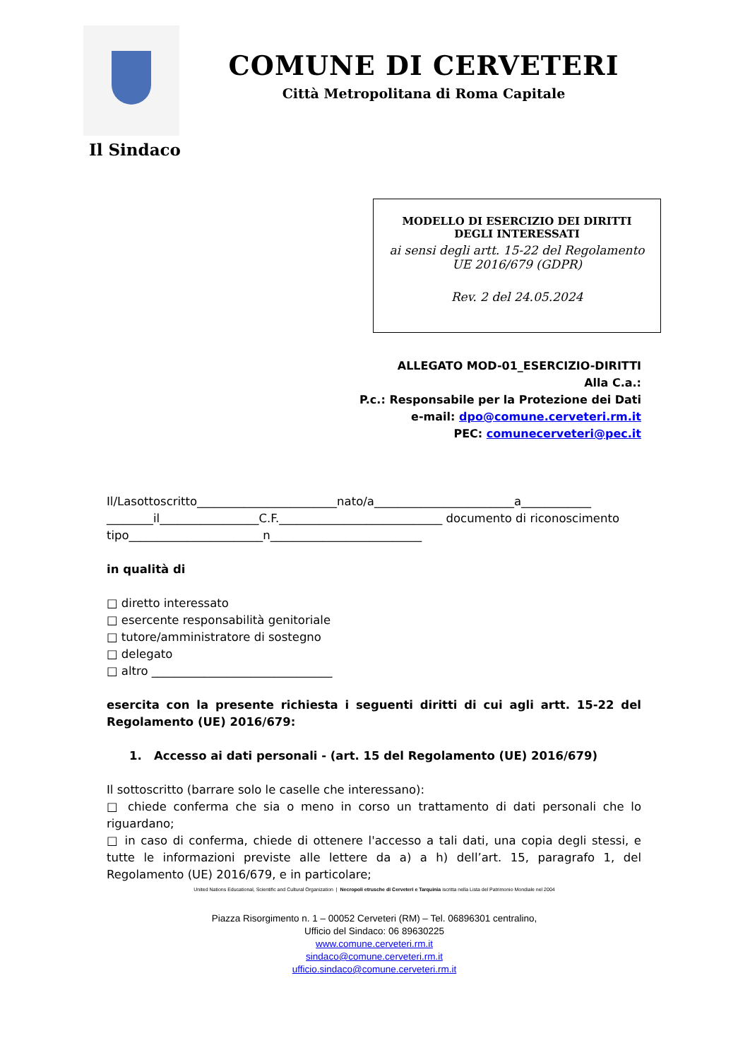COMUNE DI CERVETERI
Città Metropolitana di Roma Capitale
Il Sindaco
MODELLO DI ESERCIZIO DEI DIRITTI
DEGLI INTERESSATI
ai sensi degli artt. 15-22 del Regolamento
UE 2016/679 (GDPR)
Rev. 2 del 24.05.2024
ALLEGATO MOD-01_ESERCIZIO-DIRITTI
Alla C.a.:
P.c.: Responsabile per la Protezione dei Dati
e-mail: dpo@comune.cerveteri.rm.it
PEC: comunecerveteri@pec.it
Il/Lasottoscritto________________________nato/a________________________a____________ ________il_________________C.F.____________________________ documento di riconoscimento tipo_______________________n__________________________
in qualità di
□ diretto interessato
□ esercente responsabilità genitoriale
□ tutore/amministratore di sostegno
□ delegato
□ altro _______________________________
esercita con la presente richiesta i seguenti diritti di cui agli artt. 15-22 del Regolamento (UE) 2016/679:
1. Accesso ai dati personali - (art. 15 del Regolamento (UE) 2016/679)
Il sottoscritto (barrare solo le caselle che interessano):
□ chiede conferma che sia o meno in corso un trattamento di dati personali che lo riguardano;
□ in caso di conferma, chiede di ottenere l'accesso a tali dati, una copia degli stessi, e tutte le informazioni previste alle lettere da a) a h) dell’art. 15, paragrafo 1, del Regolamento (UE) 2016/679, e in particolare;
United Nations Educational, Scientific and Cultural Organization | Necropoli etrusche di Cerveteri e Tarquinia iscritta nella Lista del Patrimonio Mondiale nel 2004
Piazza Risorgimento n. 1 – 00052 Cerveteri (RM) – Tel. 06896301 centralino,
Ufficio del Sindaco: 06 89630225
www.comune.cerveteri.rm.it
sindaco@comune.cerveteri.rm.it
ufficio.sindaco@comune.cerveteri.rm.it